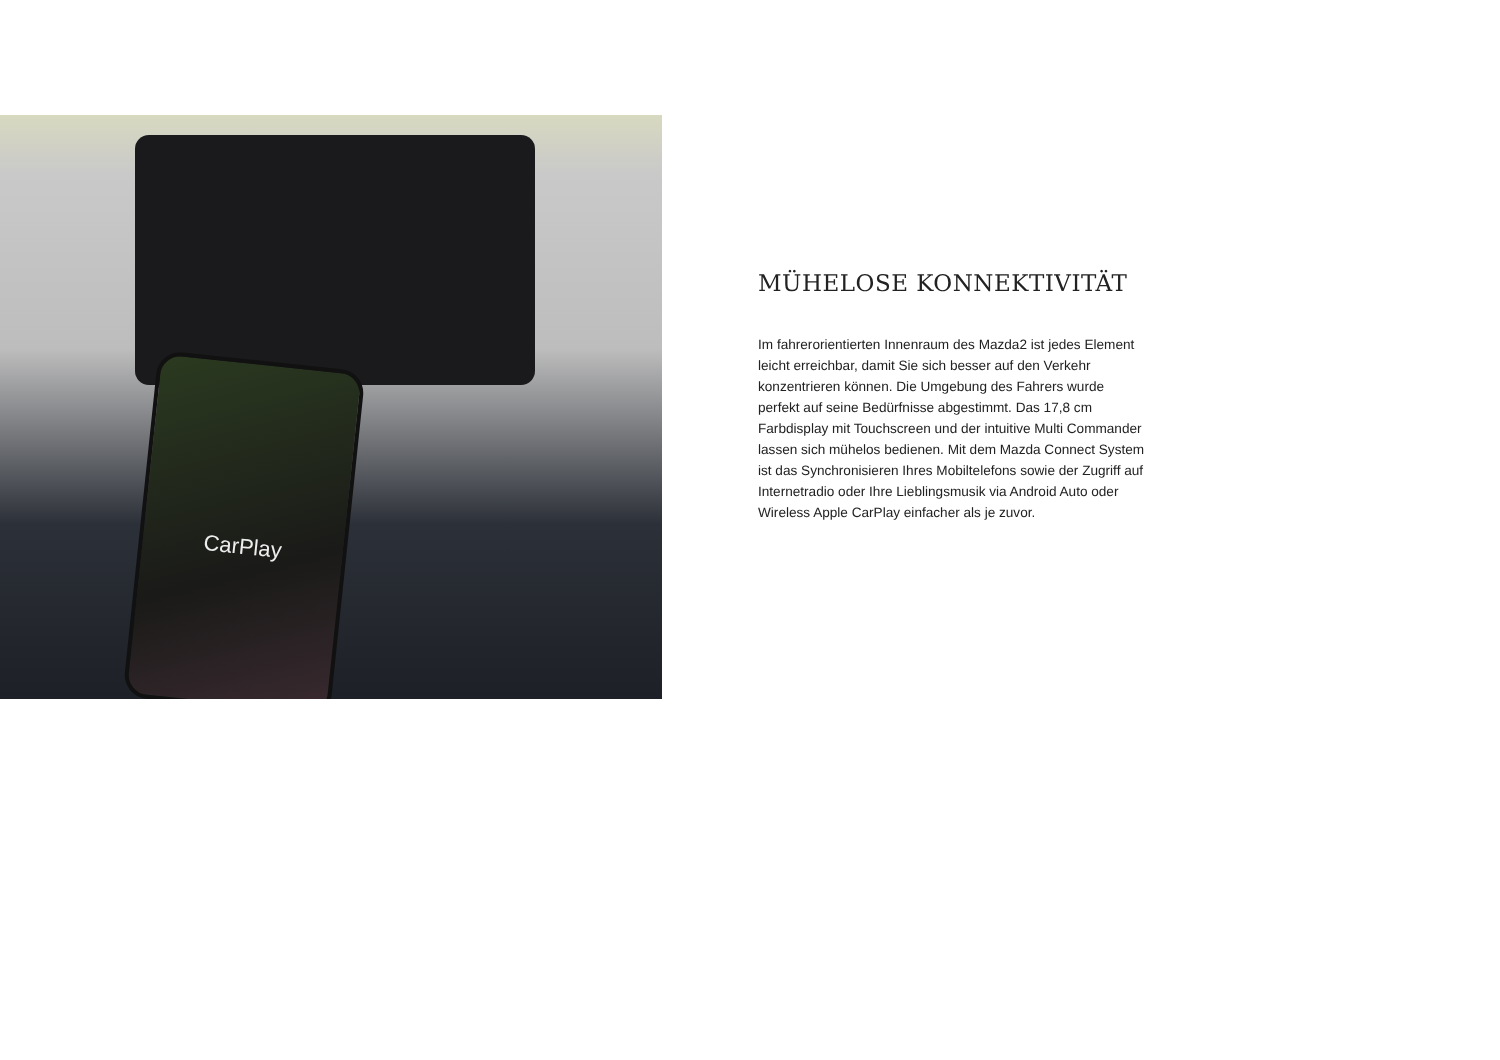CarPlay
MÜHELOSE KONNEKTIVITÄT
Im fahrerorientierten Innenraum des Mazda2 ist jedes Element leicht erreichbar, damit Sie sich besser auf den Verkehr konzentrieren können. Die Umgebung des Fahrers wurde perfekt auf seine Bedürfnisse abgestimmt. Das 17,8 cm Farbdisplay mit Touchscreen und der intuitive Multi Commander lassen sich mühelos bedienen. Mit dem Mazda Connect System ist das Synchronisieren Ihres Mobiltelefons sowie der Zugriff auf Internetradio oder Ihre Lieblingsmusik via Android Auto oder Wireless Apple CarPlay einfacher als je zuvor.